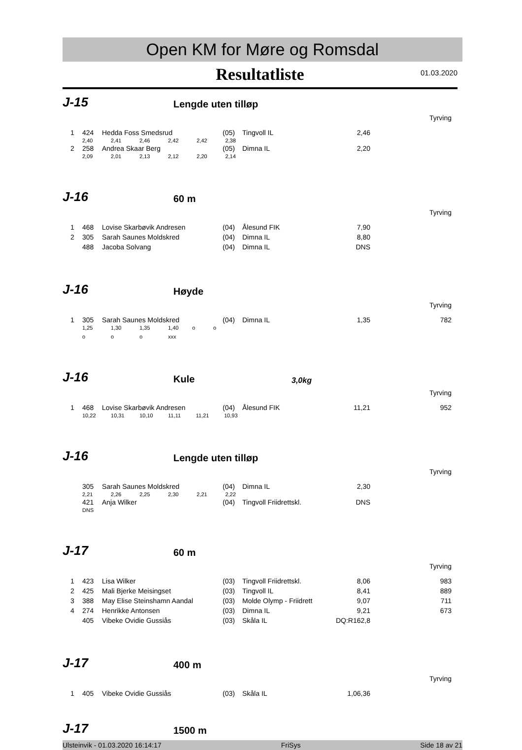Open KM for Møre og Romsdal
Resultatliste
01.03.2020
J-15 Lengde uten tilløp
Tyrving
| 1 | 424 | Hedda Foss Smedsrud | (05) | Tingvoll IL | 2,46 | |
| | 2,40 2,41 2,46 2,42 2,42 2,38 | | | | | |
| 2 | 258 | Andrea Skaar Berg | (05) | Dimna IL | 2,20 | |
| | 2,09 2,01 2,13 2,12 2,20 2,14 | | | | | |
J-16 60 m
Tyrving
| 1 | 468 | Lovise Skarbøvik Andresen | (04) | Ålesund FIK | 7,90 | |
| 2 | 305 | Sarah Saunes Moldskred | (04) | Dimna IL | 8,80 | |
| | 488 | Jacoba Solvang | (04) | Dimna IL | DNS | |
J-16 Høyde
Tyrving
| 1 | 305 | Sarah Saunes Moldskred | (04) | Dimna IL | 1,35 | 782 |
| | 1,25 1,30 1,35 1,40 o o | | | | | |
| | o o o xxx | | | | | |
J-16 Kule 3,0kg
Tyrving
| 1 | 468 | Lovise Skarbøvik Andresen | (04) | Ålesund FIK | 11,21 | 952 |
| | 10,22 10,31 10,10 11,11 11,21 10,93 | | | | | |
J-16 Lengde uten tilløp
Tyrving
| | 305 | Sarah Saunes Moldskred | (04) | Dimna IL | 2,30 | |
| | 2,21 2,26 2,25 2,30 2,21 2,22 | | | | | |
| | 421 | Anja Wilker | (04) | Tingvoll Friidrettskl. | DNS | |
| | DNS | | | | | |
J-17 60 m
Tyrving
| 1 | 423 | Lisa Wilker | (03) | Tingvoll Friidrettskl. | 8,06 | 983 |
| 2 | 425 | Mali Bjerke Meisingset | (03) | Tingvoll IL | 8,41 | 889 |
| 3 | 388 | May Elise Steinshamn Aandal | (03) | Molde Olymp - Friidrett | 9,07 | 711 |
| 4 | 274 | Henrikke Antonsen | (03) | Dimna IL | 9,21 | 673 |
| | 405 | Vibeke Ovidie Gussiås | (03) | Skåla IL | DQ:R162,8 | |
J-17 400 m
Tyrving
| 1 | 405 | Vibeke Ovidie Gussiås | (03) | Skåla IL | 1,06,36 | |
J-17 1500 m
Ulsteinvik - 01.03.2020 16:14:17 FriSys Side 18 av 21